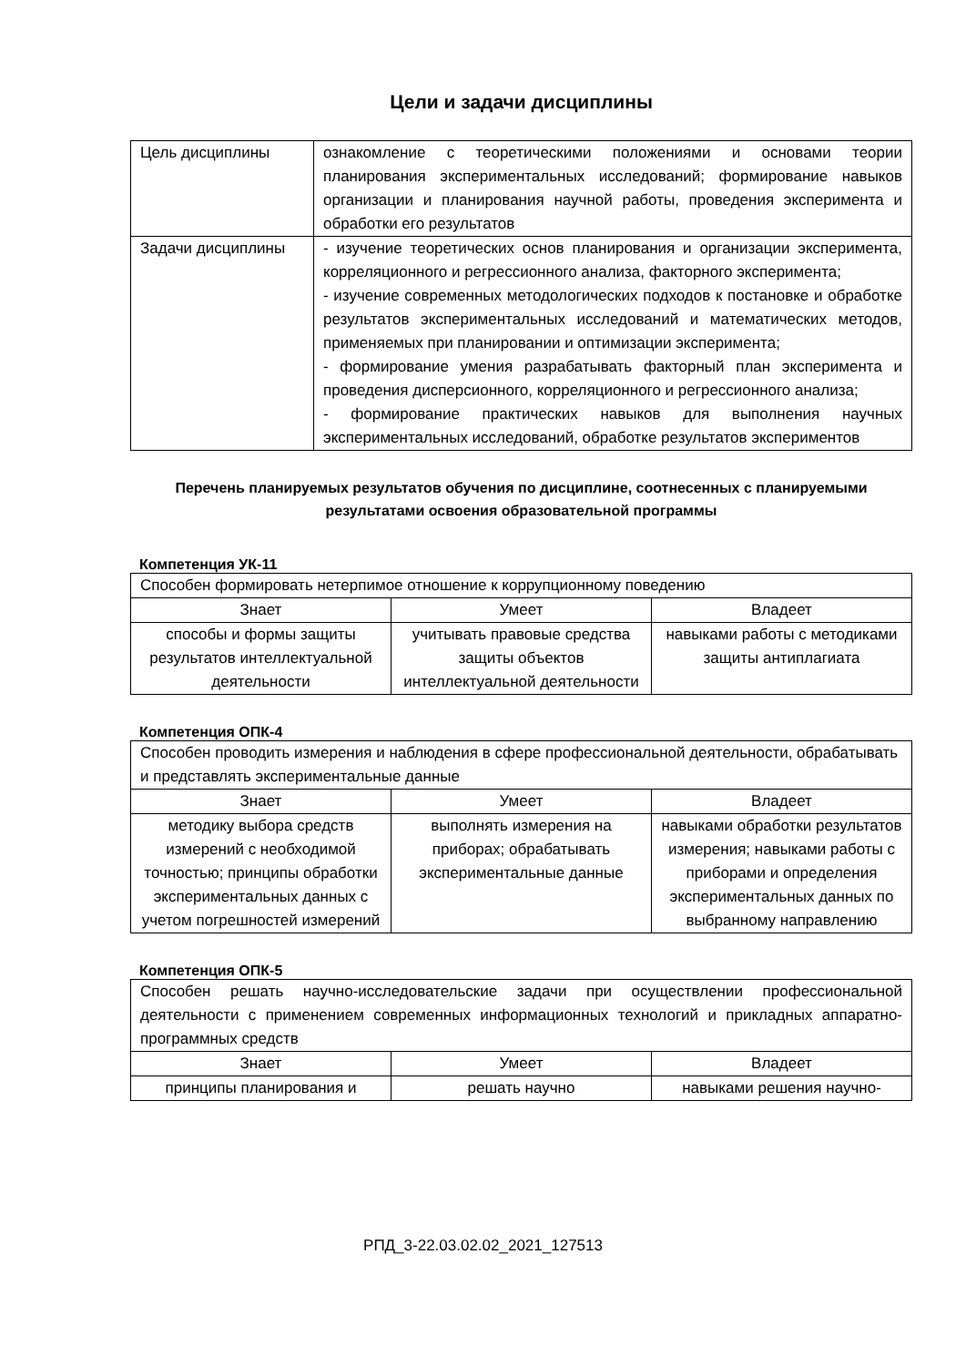Цели и задачи дисциплины
| Цель дисциплины | ознакомление с теоретическими положениями и основами теории планирования экспериментальных исследований; формирование навыков организации и планирования научной работы, проведения эксперимента и обработки его результатов |
| Задачи дисциплины | - изучение теоретических основ планирования и организации эксперимента, корреляционного и регрессионного анализа, факторного эксперимента; - изучение современных методологических подходов к постановке и обработке результатов экспериментальных исследований и математических методов, применяемых при планировании и оптимизации эксперимента; - формирование умения разрабатывать факторный план эксперимента и проведения дисперсионного, корреляционного и регрессионного анализа; - формирование практических навыков для выполнения научных экспериментальных исследований, обработке результатов экспериментов |
Перечень планируемых результатов обучения по дисциплине, соотнесенных с планируемыми результатами освоения образовательной программы
Компетенция УК-11
| Способен формировать нетерпимое отношение к коррупционному поведению | | |
| Знает | Умеет | Владеет |
| способы и формы защиты результатов интеллектуальной деятельности | учитывать правовые средства защиты объектов интеллектуальной деятельности | навыками работы с методиками защиты антиплагиата |
Компетенция ОПК-4
| Способен проводить измерения и наблюдения в сфере профессиональной деятельности, обрабатывать и представлять экспериментальные данные | | |
| Знает | Умеет | Владеет |
| методику выбора средств измерений с необходимой точностью; принципы обработки экспериментальных данных с учетом погрешностей измерений | выполнять измерения на приборах; обрабатывать экспериментальные данные | навыками обработки результатов измерения; навыками работы с приборами и определения экспериментальных данных по выбранному направлению |
Компетенция ОПК-5
| Способен решать научно-исследовательские задачи при осуществлении профессиональной деятельности с применением современных информационных технологий и прикладных аппаратно-программных средств | | |
| Знает | Умеет | Владеет |
| принципы планирования и | решать научно | навыками решения научно- |
РПД_3-22.03.02.02_2021_127513